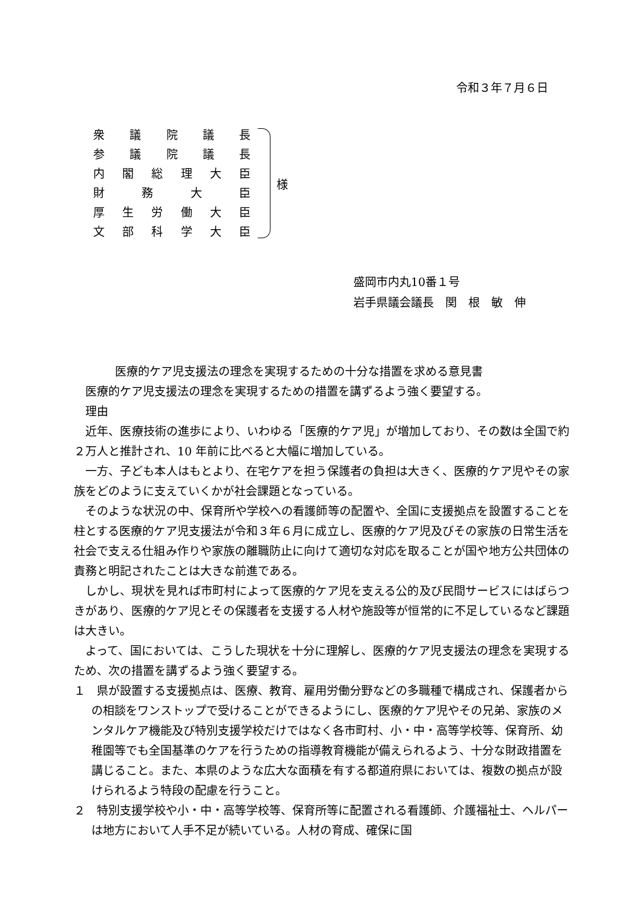令和３年７月６日
衆議院議長
参議院議長
内閣総理大臣
財務大臣
厚生労働大臣
文部科学大臣
様
盛岡市内丸10番１号
岩手県議会議長　関　根　敏　伸
医療的ケア児支援法の理念を実現するための十分な措置を求める意見書
医療的ケア児支援法の理念を実現するための措置を講ずるよう強く要望する。
理由
近年、医療技術の進歩により、いわゆる「医療的ケア児」が増加しており、その数は全国で約２万人と推計され、10 年前に比べると大幅に増加している。
一方、子ども本人はもとより、在宅ケアを担う保護者の負担は大きく、医療的ケア児やその家族をどのように支えていくかが社会課題となっている。
そのような状況の中、保育所や学校への看護師等の配置や、全国に支援拠点を設置することを柱とする医療的ケア児支援法が令和３年６月に成立し、医療的ケア児及びその家族の日常生活を社会で支える仕組み作りや家族の離職防止に向けて適切な対応を取ることが国や地方公共団体の責務と明記されたことは大きな前進である。
しかし、現状を見れば市町村によって医療的ケア児を支える公的及び民間サービスにはばらつきがあり、医療的ケア児とその保護者を支援する人材や施設等が恒常的に不足しているなど課題は大きい。
よって、国においては、こうした現状を十分に理解し、医療的ケア児支援法の理念を実現するため、次の措置を講ずるよう強く要望する。
１　県が設置する支援拠点は、医療、教育、雇用労働分野などの多職種で構成され、保護者からの相談をワンストップで受けることができるようにし、医療的ケア児やその兄弟、家族のメンタルケア機能及び特別支援学校だけではなく各市町村、小・中・高等学校等、保育所、幼稚園等でも全国基準のケアを行うための指導教育機能が備えられるよう、十分な財政措置を講じること。また、本県のような広大な面積を有する都道府県においては、複数の拠点が設けられるよう特段の配慮を行うこと。
２　特別支援学校や小・中・高等学校等、保育所等に配置される看護師、介護福祉士、ヘルパーは地方において人手不足が続いている。人材の育成、確保に国